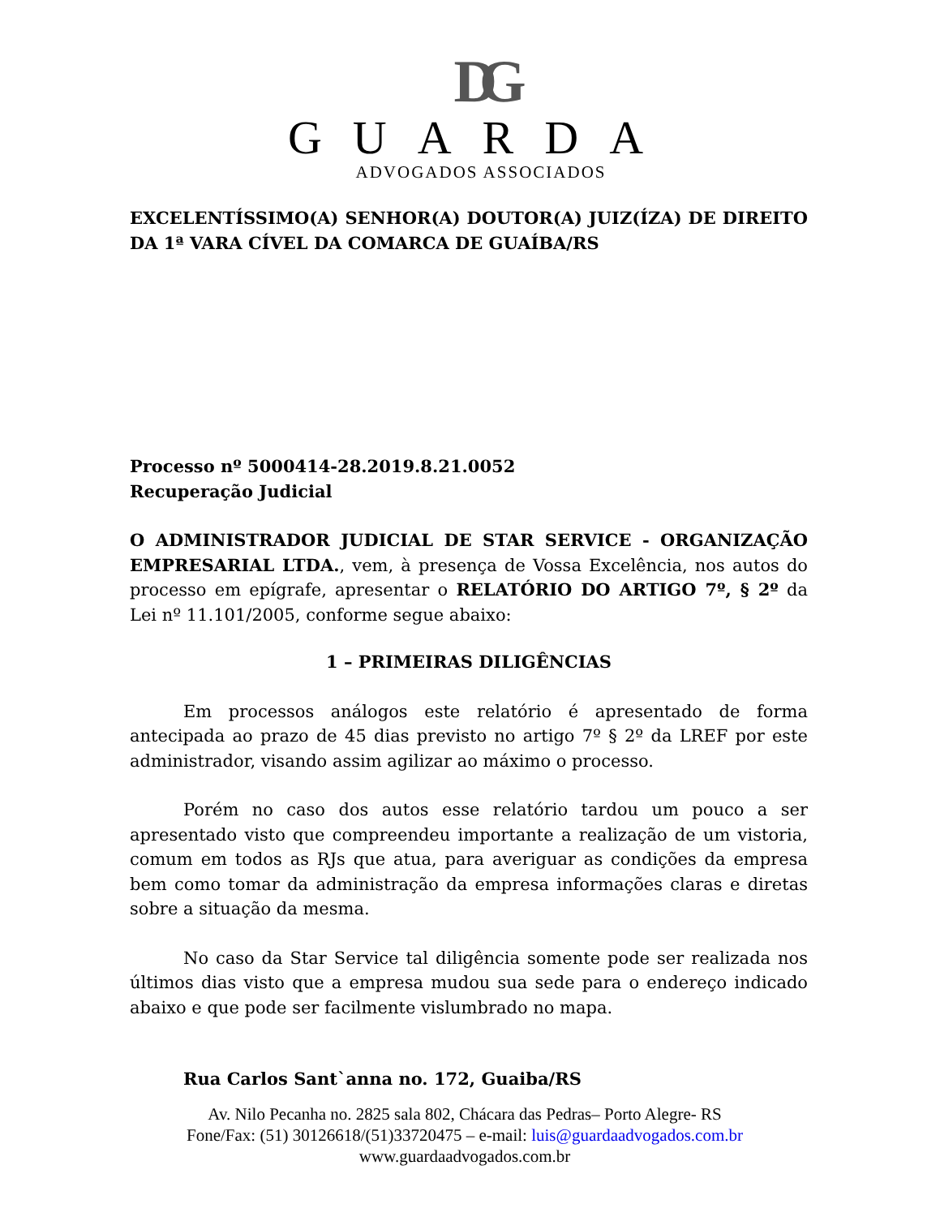DG
GUARDA
ADVOGADOS ASSOCIADOS
EXCELENTÍSSIMO(A) SENHOR(A) DOUTOR(A) JUIZ(ÍZA) DE DIREITO DA 1ª VARA CÍVEL DA COMARCA DE GUAÍBA/RS
Processo nº 5000414-28.2019.8.21.0052
Recuperação Judicial
O ADMINISTRADOR JUDICIAL DE STAR SERVICE - ORGANIZAÇÃO EMPRESARIAL LTDA., vem, à presença de Vossa Excelência, nos autos do processo em epígrafe, apresentar o RELATÓRIO DO ARTIGO 7º, § 2º da Lei nº 11.101/2005, conforme segue abaixo:
1 – PRIMEIRAS DILIGÊNCIAS
Em processos análogos este relatório é apresentado de forma antecipada ao prazo de 45 dias previsto no artigo 7º § 2º da LREF por este administrador, visando assim agilizar ao máximo o processo.
Porém no caso dos autos esse relatório tardou um pouco a ser apresentado visto que compreendeu importante a realização de um vistoria, comum em todos as RJs que atua, para averiguar as condições da empresa bem como tomar da administração da empresa informações claras e diretas sobre a situação da mesma.
No caso da Star Service tal diligência somente pode ser realizada nos últimos dias visto que a empresa mudou sua sede para o endereço indicado abaixo e que pode ser facilmente vislumbrado no mapa.
Rua Carlos Sant`anna no. 172, Guaiba/RS
Av. Nilo Pecanha no. 2825 sala 802, Chácara das Pedras– Porto Alegre- RS
Fone/Fax: (51) 30126618/(51)33720475 – e-mail: luis@guardaadvogados.com.br
www.guardaadvogados.com.br